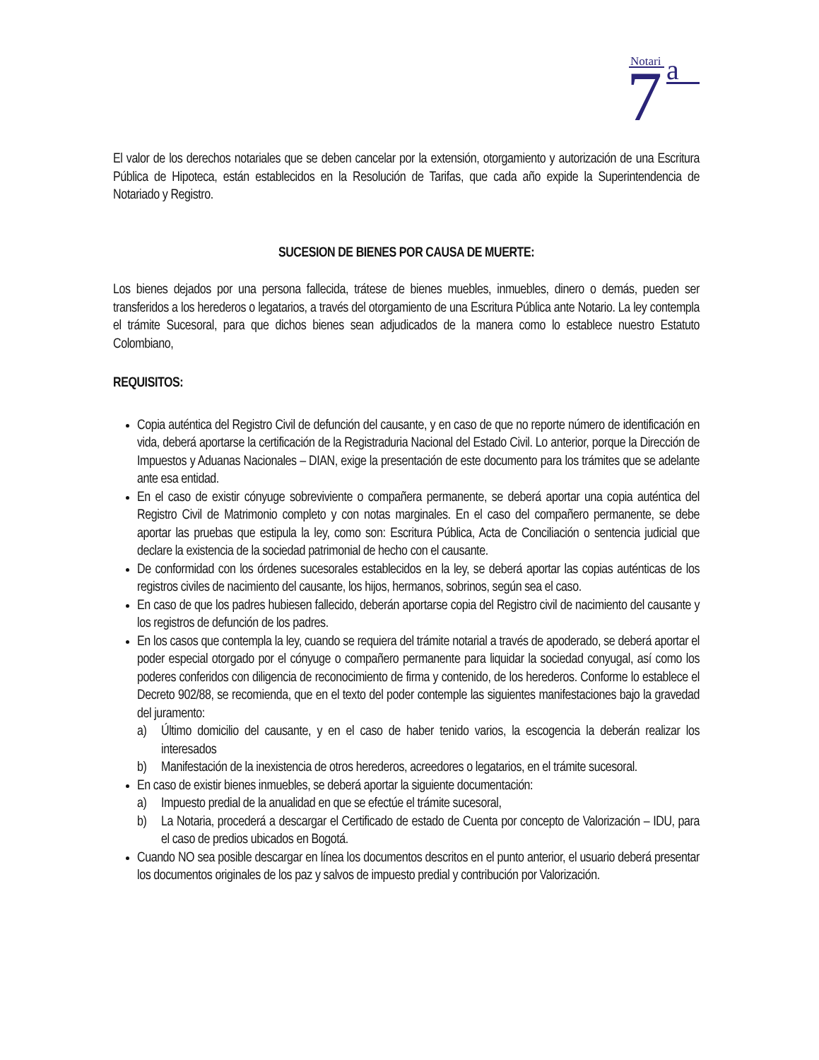Notari
7
a
El valor de los derechos notariales que se deben cancelar por la extensión, otorgamiento y autorización de una Escritura Pública de Hipoteca, están establecidos en la Resolución de Tarifas, que cada año expide la Superintendencia de Notariado y Registro.
SUCESION DE BIENES POR CAUSA DE MUERTE:
Los bienes dejados por una persona fallecida, trátese de bienes muebles, inmuebles, dinero o demás, pueden ser transferidos a los herederos o legatarios, a través del otorgamiento de una Escritura Pública ante Notario. La ley contempla el trámite Sucesoral, para que dichos bienes sean adjudicados de la manera como lo establece nuestro Estatuto Colombiano,
REQUISITOS:
Copia auténtica del Registro Civil de defunción del causante, y en caso de que no reporte número de identificación en vida, deberá aportarse la certificación de la Registraduria Nacional del Estado Civil. Lo anterior, porque la Dirección de Impuestos y Aduanas Nacionales – DIAN, exige la presentación de este documento para los trámites que se adelante ante esa entidad.
En el caso de existir cónyuge sobreviviente o compañera permanente, se deberá aportar una copia auténtica del Registro Civil de Matrimonio completo y con notas marginales. En el caso del compañero permanente, se debe aportar las pruebas que estipula la ley, como son: Escritura Pública, Acta de Conciliación o sentencia judicial que declare la existencia de la sociedad patrimonial de hecho con el causante.
De conformidad con los órdenes sucesorales establecidos en la ley, se deberá aportar las copias auténticas de los registros civiles de nacimiento del causante, los hijos, hermanos, sobrinos, según sea el caso.
En caso de que los padres hubiesen fallecido, deberán aportarse copia del Registro civil de nacimiento del causante y los registros de defunción de los padres.
En los casos que contempla la ley, cuando se requiera del trámite notarial a través de apoderado, se deberá aportar el poder especial otorgado por el cónyuge o compañero permanente para liquidar la sociedad conyugal, así como los poderes conferidos con diligencia de reconocimiento de firma y contenido, de los herederos. Conforme lo establece el Decreto 902/88, se recomienda, que en el texto del poder contemple las siguientes manifestaciones bajo la gravedad del juramento:
a) Último domicilio del causante, y en el caso de haber tenido varios, la escogencia la deberán realizar los interesados
b) Manifestación de la inexistencia de otros herederos, acreedores o legatarios, en el trámite sucesoral.
En caso de existir bienes inmuebles, se deberá aportar la siguiente documentación:
a) Impuesto predial de la anualidad en que se efectúe el trámite sucesoral,
b) La Notaria, procederá a descargar el Certificado de estado de Cuenta por concepto de Valorización – IDU, para el caso de predios ubicados en Bogotá.
Cuando NO sea posible descargar en línea los documentos descritos en el punto anterior, el usuario deberá presentar los documentos originales de los paz y salvos de impuesto predial y contribución por Valorización.